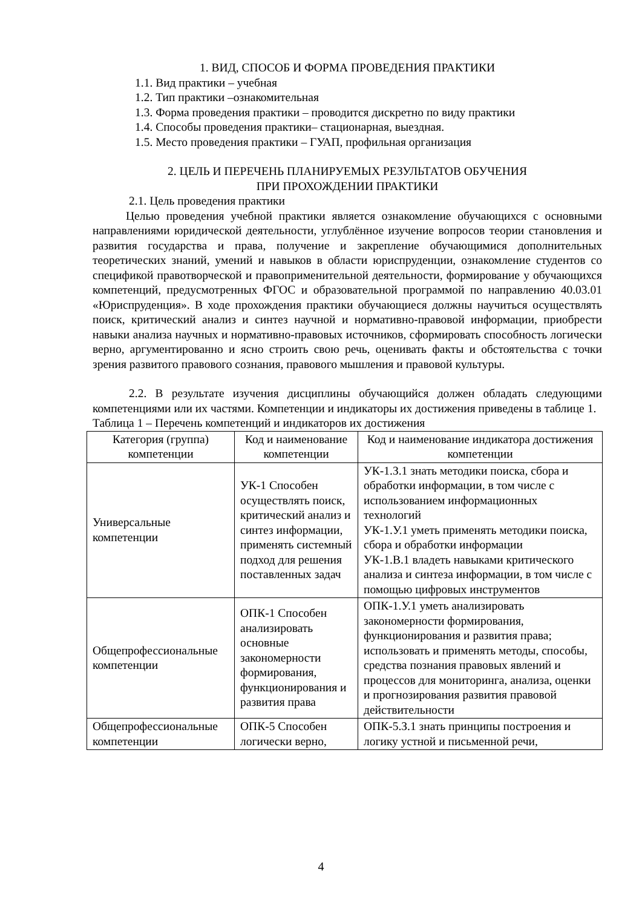1. ВИД, СПОСОБ И ФОРМА ПРОВЕДЕНИЯ ПРАКТИКИ
1.1. Вид практики – учебная
1.2. Тип практики –ознакомительная
1.3. Форма проведения практики – проводится дискретно по виду практики
1.4. Способы проведения практики– стационарная, выездная.
1.5. Место проведения практики – ГУАП, профильная организация
2. ЦЕЛЬ И ПЕРЕЧЕНЬ ПЛАНИРУЕМЫХ РЕЗУЛЬТАТОВ ОБУЧЕНИЯ
ПРИ ПРОХОЖДЕНИИ ПРАКТИКИ
2.1. Цель проведения практики
Целью проведения учебной практики является ознакомление обучающихся с основными направлениями юридической деятельности, углублённое изучение вопросов теории становления и развития государства и права, получение и закрепление обучающимися дополнительных теоретических знаний, умений и навыков в области юриспруденции, ознакомление студентов со спецификой правотворческой и правоприменительной деятельности, формирование у обучающихся компетенций, предусмотренных ФГОС и образовательной программой по направлению 40.03.01 «Юриспруденция». В ходе прохождения практики обучающиеся должны научиться осуществлять поиск, критический анализ и синтез научной и нормативно-правовой информации, приобрести навыки анализа научных и нормативно-правовых источников, сформировать способность логически верно, аргументированно и ясно строить свою речь, оценивать факты и обстоятельства с точки зрения развитого правового сознания, правового мышления и правовой культуры.
2.2. В результате изучения дисциплины обучающийся должен обладать следующими компетенциями или их частями. Компетенции и индикаторы их достижения приведены в таблице 1.
Таблица 1 – Перечень компетенций и индикаторов их достижения
| Категория (группа) компетенции | Код и наименование компетенции | Код и наименование индикатора достижения компетенции |
| Универсальные компетенции | УК-1 Способен осуществлять поиск, критический анализ и синтез информации, применять системный подход для решения поставленных задач | УК-1.З.1 знать методики поиска, сбора и обработки информации, в том числе с использованием информационных технологий УК-1.У.1 уметь применять методики поиска, сбора и обработки информации УК-1.В.1 владеть навыками критического анализа и синтеза информации, в том числе с помощью цифровых инструментов |
| Общепрофессиональные компетенции | ОПК-1 Способен анализировать основные закономерности формирования, функционирования и развития права | ОПК-1.У.1 уметь анализировать закономерности формирования, функционирования и развития права; использовать и применять методы, способы, средства познания правовых явлений и процессов для мониторинга, анализа, оценки и прогнозирования развития правовой действительности |
| Общепрофессиональные компетенции | ОПК-5 Способен логически верно, | ОПК-5.З.1 знать принципы построения и логику устной и письменной речи, |
4